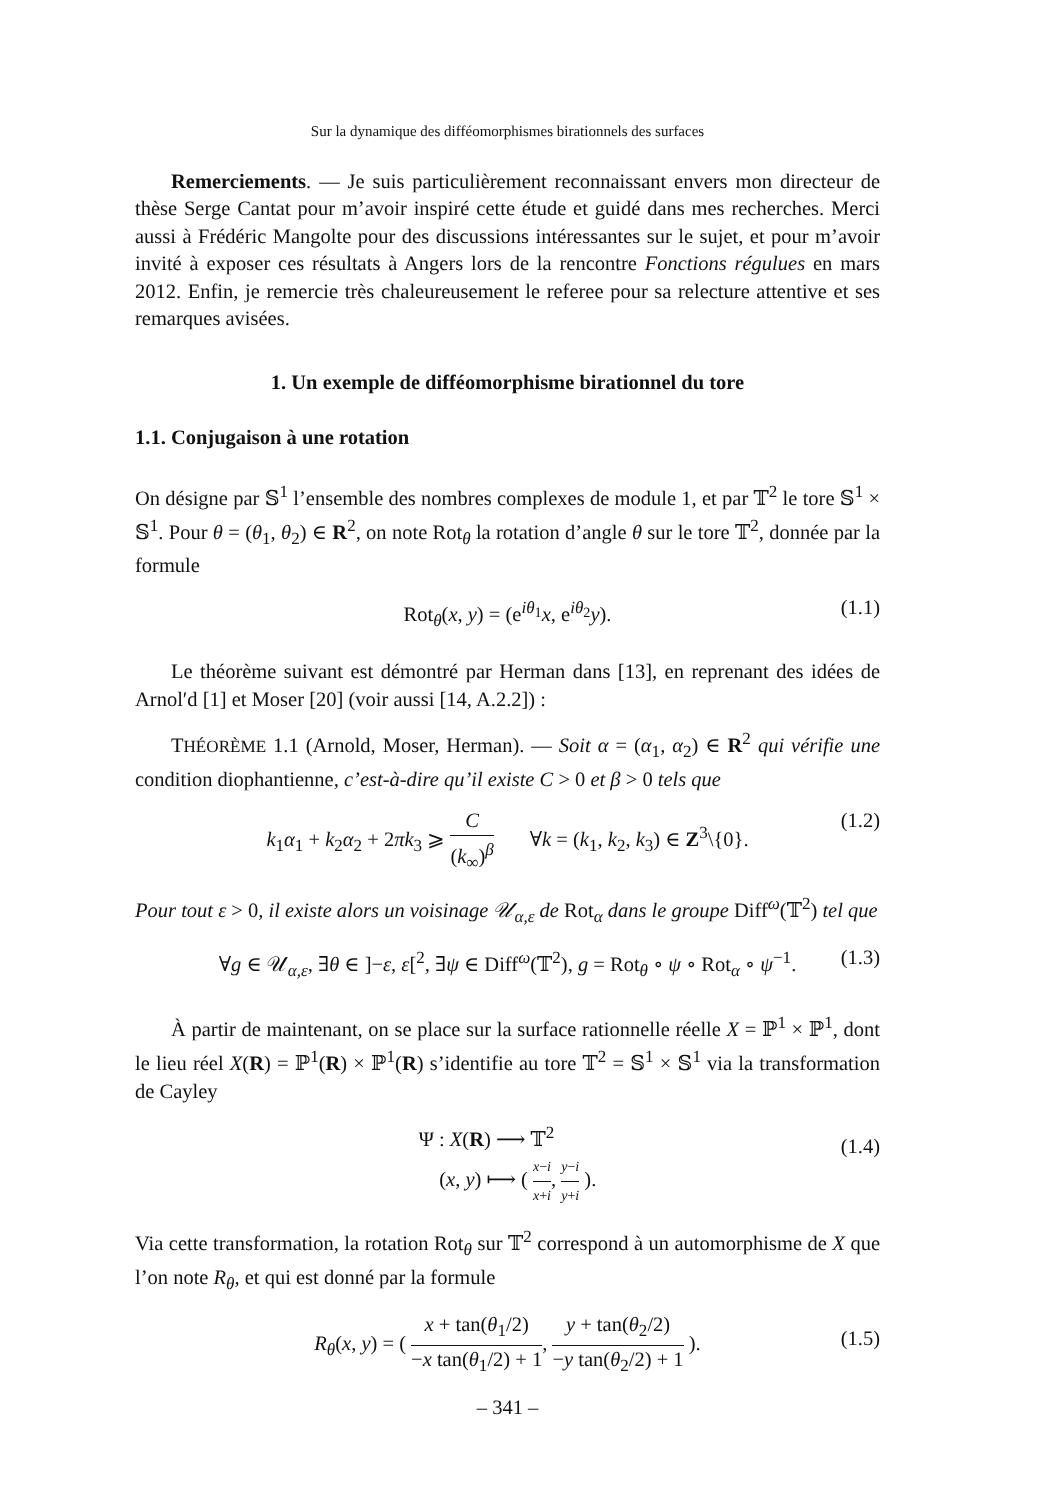Sur la dynamique des difféomorphismes birationnels des surfaces
Remerciements. — Je suis particulièrement reconnaissant envers mon directeur de thèse Serge Cantat pour m’avoir inspiré cette étude et guidé dans mes recherches. Merci aussi à Frédéric Mangolte pour des discussions intéressantes sur le sujet, et pour m’avoir invité à exposer ces résultats à Angers lors de la rencontre Fonctions régulues en mars 2012. Enfin, je remercie très chaleureusement le referee pour sa relecture attentive et ses remarques avisées.
1. Un exemple de difféomorphisme birationnel du tore
1.1. Conjugaison à une rotation
On désigne par 𝕊<sup>1</sup> l’ensemble des nombres complexes de module 1, et par 𝕋<sup>2</sup> le tore 𝕊<sup>1</sup> × 𝕊<sup>1</sup>. Pour θ = (θ<sub>1</sub>, θ<sub>2</sub>) ∈ R<sup>2</sup>, on note Rot<sub>θ</sub> la rotation d’angle θ sur le tore 𝕋<sup>2</sup>, donnée par la formule
Rot<sub>θ</sub>(x, y) = (e<sup>iθ<sub>1</sub></sup>x, e<sup>iθ<sub>2</sub></sup>y). (1.1)
Le théorème suivant est démontré par Herman dans [13], en reprenant des idées de Arnol′d [1] et Moser [20] (voir aussi [14, A.2.2]) :
THÉORÈME 1.1 (Arnold, Moser, Herman). — Soit α = (α<sub>1</sub>, α<sub>2</sub>) ∈ R<sup>2</sup> qui vérifie une condition diophantienne, c’est-à-dire qu’il existe C > 0 et β > 0 tels que
k<sub>1</sub>α<sub>1</sub> + k<sub>2</sub>α<sub>2</sub> + 2πk<sub>3</sub> ⩾ C (k<sub>∞</sub>)<sup>β</sup> ∀k = (k<sub>1</sub>, k<sub>2</sub>, k<sub>3</sub>) ∈ Z<sup>3</sup>\{0}. (1.2)
Pour tout ε > 0, il existe alors un voisinage 𝒰<sub>α,ε</sub> de Rot<sub>α</sub> dans le groupe Diff<sup>ω</sup>(𝕋<sup>2</sup>) tel que
∀g ∈ 𝒰<sub>α,ε</sub>, ∃θ ∈ ]−ε, ε[<sup>2</sup>, ∃ψ ∈ Diff<sup>ω</sup>(𝕋<sup>2</sup>), g = Rot<sub>θ</sub> ∘ ψ ∘ Rot<sub>α</sub> ∘ ψ<sup>−1</sup>. (1.3)
À partir de maintenant, on se place sur la surface rationnelle réelle X = ℙ<sup>1</sup> × ℙ<sup>1</sup>, dont le lieu réel X(R) = ℙ<sup>1</sup>(R) × ℙ<sup>1</sup>(R) s’identifie au tore 𝕋<sup>2</sup> = 𝕊<sup>1</sup> × 𝕊<sup>1</sup> via la transformation de Cayley
Ψ : X(R) ⟶ 𝕋<sup>2</sup>
(x, y) ⟼ ( x−i x+i, y−i y+i ).
(1.4)
Via cette transformation, la rotation Rot<sub>θ</sub> sur 𝕋<sup>2</sup> correspond à un automorphisme de X que l’on note R<sub>θ</sub>, et qui est donné par la formule
R<sub>θ</sub>(x, y) = ( x + tan(θ<sub>1</sub>/2) −x tan(θ<sub>1</sub>/2) + 1, y + tan(θ<sub>2</sub>/2) −y tan(θ<sub>2</sub>/2) + 1 ).
(1.5)
– 341 –